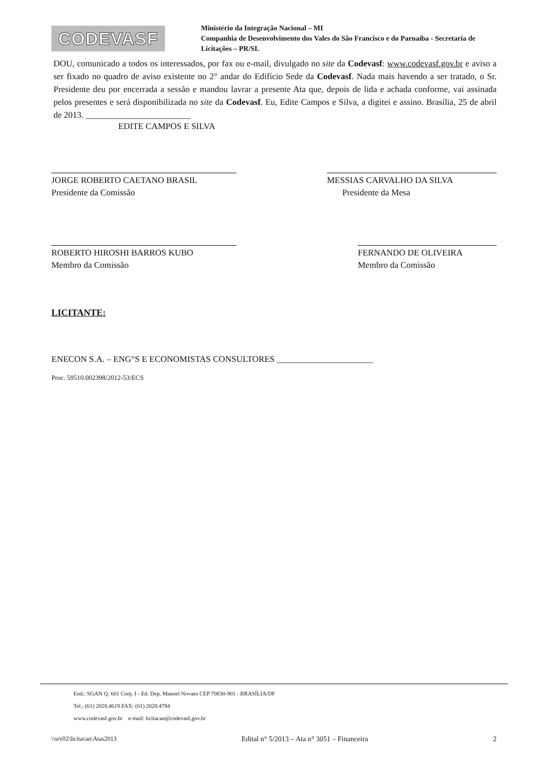CODEVASF
Ministério da Integração Nacional – MI
Companhia de Desenvolvimento dos Vales do São Francisco e do Parnaíba - Secretaria de Licitações – PR/SL
DOU, comunicado a todos os interessados, por fax ou e-mail, divulgado no site da Codevasf: www.codevasf.gov.br e aviso a ser fixado no quadro de aviso existente no 2° andar do Edifício Sede da Codevasf. Nada mais havendo a ser tratado, o Sr. Presidente deu por encerrada a sessão e mandou lavrar a presente Ata que, depois de lida e achada conforme, vai assinada pelos presentes e será disponibilizada no site da Codevasf. Eu, Edite Campos e Silva, a digitei e assino. Brasília, 25 de abril de 2013. ________________________
EDITE CAMPOS E SILVA
JORGE ROBERTO CAETANO BRASIL
Presidente da Comissão
MESSIAS CARVALHO DA SILVA
Presidente da Mesa
ROBERTO HIROSHI BARROS KUBO
Membro da Comissão
FERNANDO DE OLIVEIRA
Membro da Comissão
LICITANTE:
ENECON S.A. – ENG°S E ECONOMISTAS CONSULTORES ______________________
Proc. 59510.002398/2012-53/ECS
End.: SGAN Q. 601 Conj. I - Ed. Dep. Manoel Novaes CEP 70830-901 - BRASÍLIA/DF
Tel.: (61) 2028.4619 FAX: (61) 2028.4784
www.codevasf.gov.br e-mail: licitacao@codevasf.gov.br
\\srv02\licitacao\Atas2013 Edital n° 5/2013 – Ata n° 3051 – Financeira 2